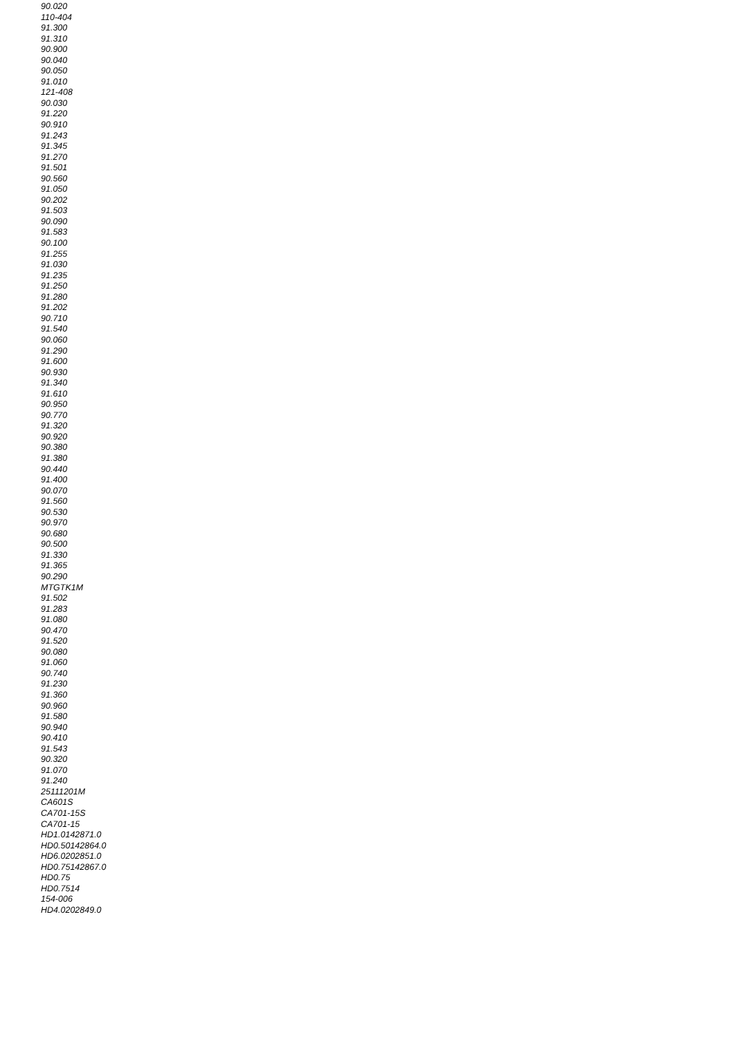90.020
110-404
91.300
91.310
90.900
90.040
90.050
91.010
121-408
90.030
91.220
90.910
91.243
91.345
91.270
91.501
90.560
91.050
90.202
91.503
90.090
91.583
90.100
91.255
91.030
91.235
91.250
91.280
91.202
90.710
91.540
90.060
91.290
91.600
90.930
91.340
91.610
90.950
90.770
91.320
90.920
90.380
91.380
90.440
91.400
90.070
91.560
90.530
90.970
90.680
90.500
91.330
91.365
90.290
MTGTK1M
91.502
91.283
91.080
90.470
91.520
90.080
91.060
90.740
91.230
91.360
90.960
91.580
90.940
90.410
91.543
90.320
91.070
91.240
25111201M
CA601S
CA701-15S
CA701-15
HD1.0142871.0
HD0.50142864.0
HD6.0202851.0
HD0.75142867.0
HD0.75
HD0.7514
154-006
HD4.0202849.0